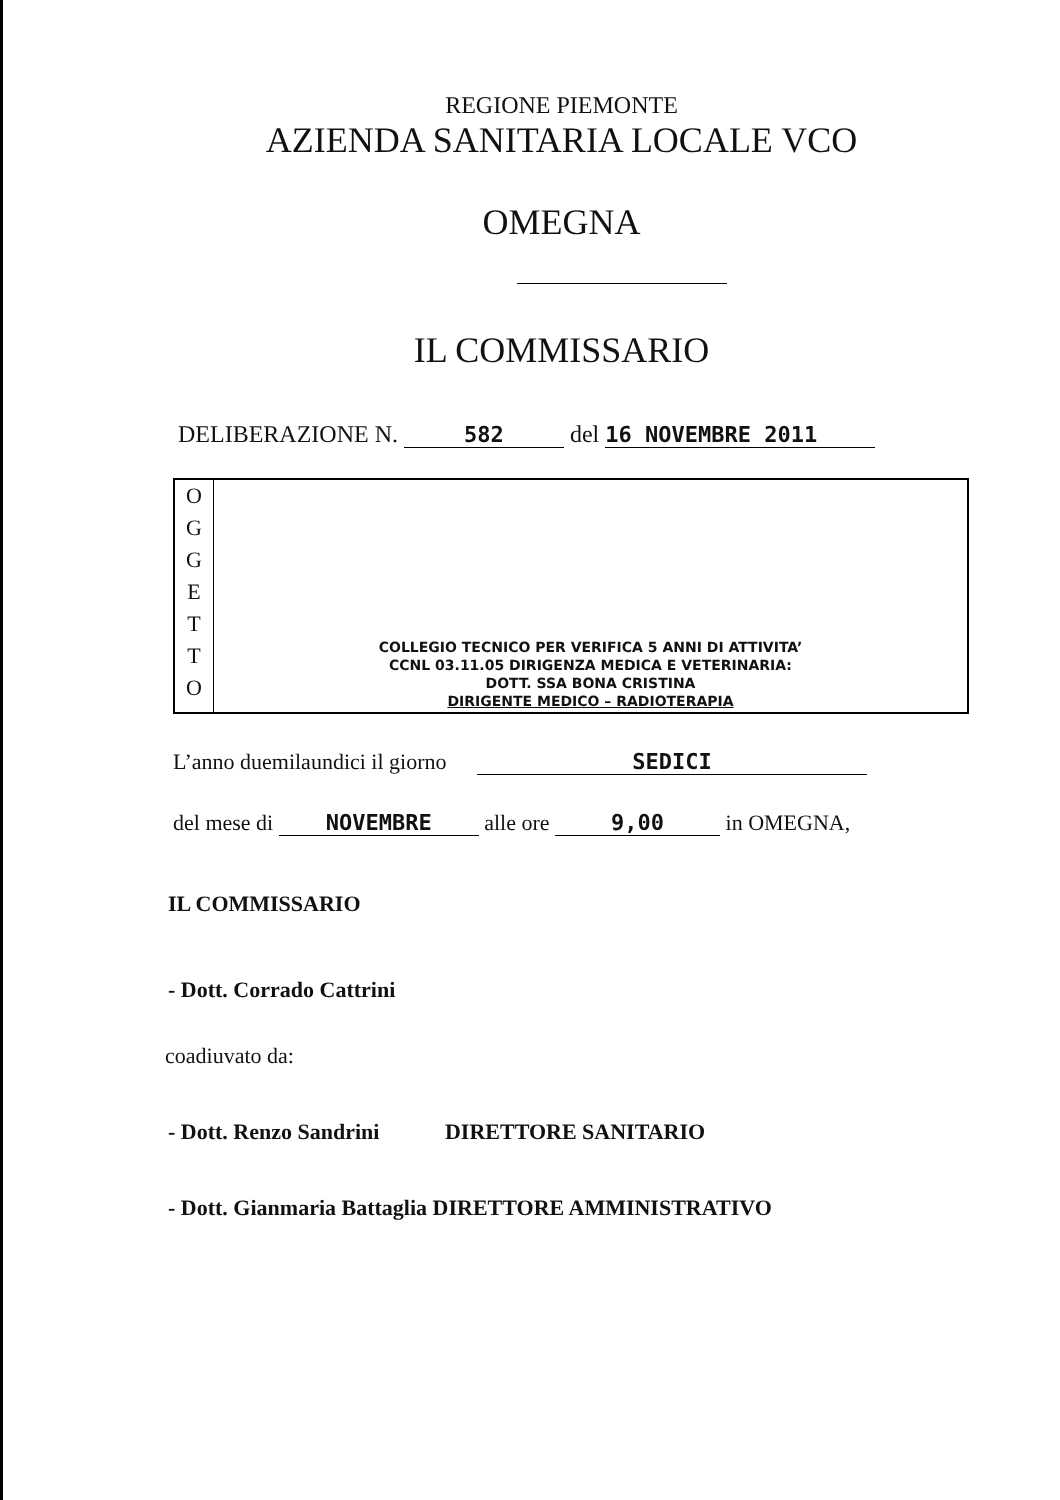REGIONE PIEMONTE
AZIENDA SANITARIA LOCALE VCO
OMEGNA
IL COMMISSARIO
DELIBERAZIONE N. 582 del 16 NOVEMBRE 2011
O
G
G
E
T
T
O
COLLEGIO TECNICO PER VERIFICA 5 ANNI DI ATTIVITA’
CCNL 03.11.05 DIRIGENZA MEDICA E VETERINARIA:
DOTT. SSA BONA CRISTINA
DIRIGENTE MEDICO – RADIOTERAPIA
L’anno duemilaundici il giorno SEDICI
del mese di NOVEMBRE alle ore 9,00 in OMEGNA,
IL COMMISSARIO
- Dott. Corrado Cattrini
coadiuvato da:
- Dott. Renzo Sandrini DIRETTORE SANITARIO
- Dott. Gianmaria Battaglia DIRETTORE AMMINISTRATIVO